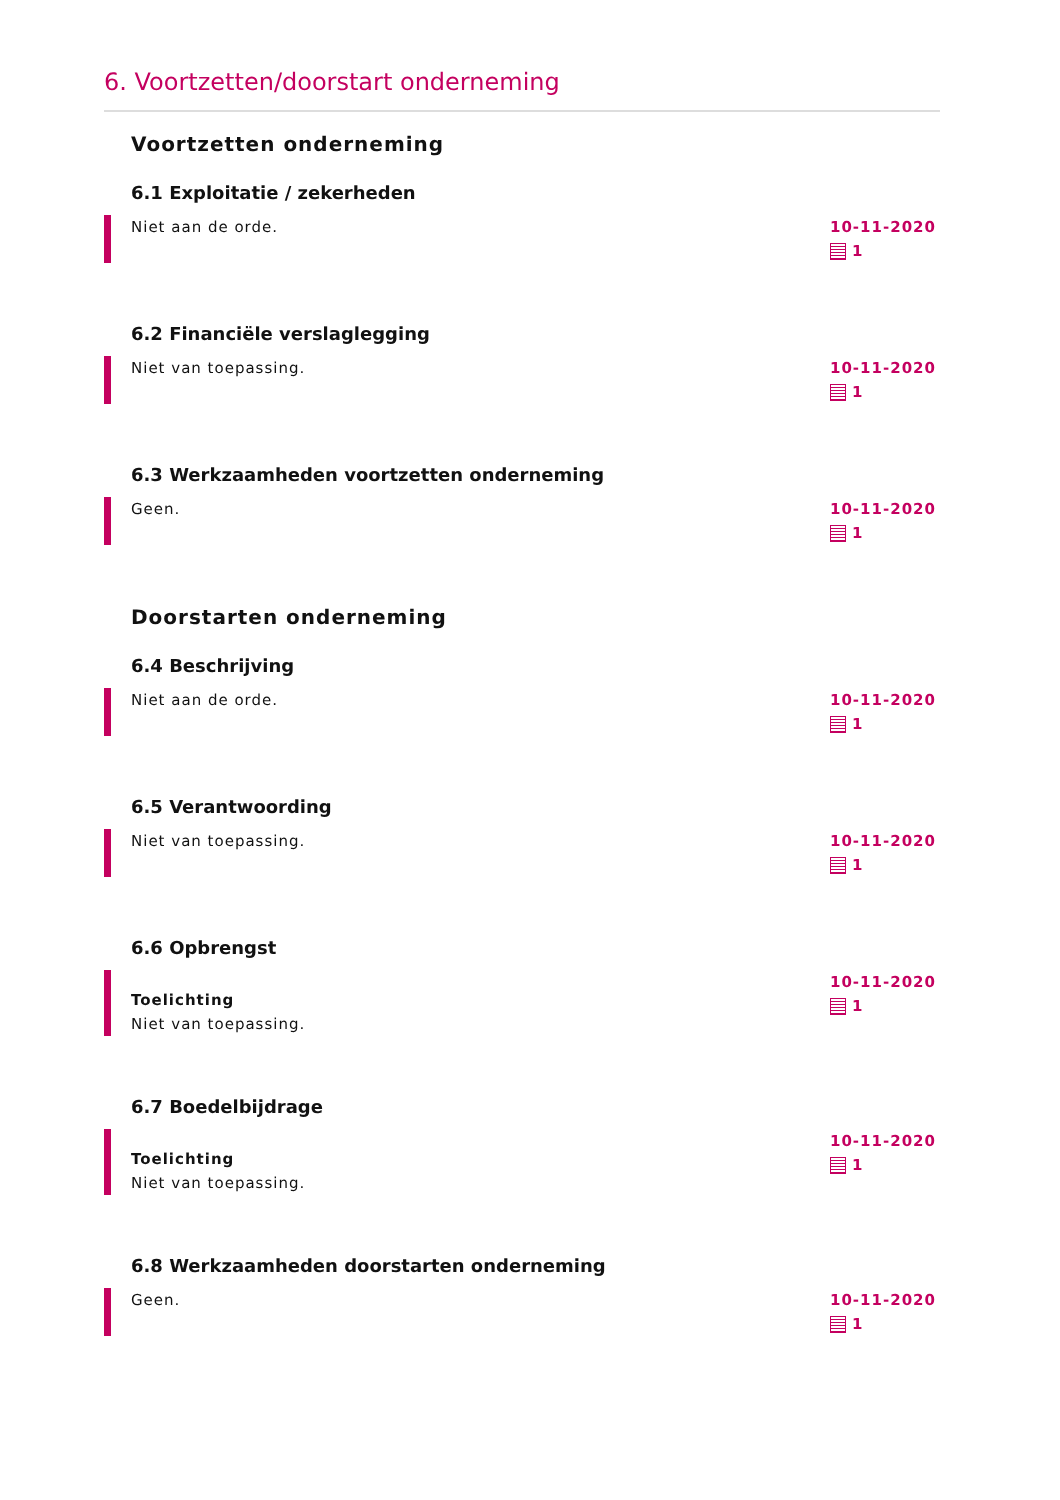6. Voortzetten/doorstart onderneming
Voortzetten onderneming
6.1 Exploitatie / zekerheden
Niet aan de orde. 10-11-2020
1
6.2 Financiële verslaglegging
Niet van toepassing. 10-11-2020
1
6.3 Werkzaamheden voortzetten onderneming
Geen. 10-11-2020
1
Doorstarten onderneming
6.4 Beschrijving
Niet aan de orde. 10-11-2020
1
6.5 Verantwoording
Niet van toepassing. 10-11-2020
1
6.6 Opbrengst
Toelichting
Niet van toepassing.
10-11-2020
1
6.7 Boedelbijdrage
Toelichting
Niet van toepassing.
10-11-2020
1
6.8 Werkzaamheden doorstarten onderneming
Geen. 10-11-2020
1